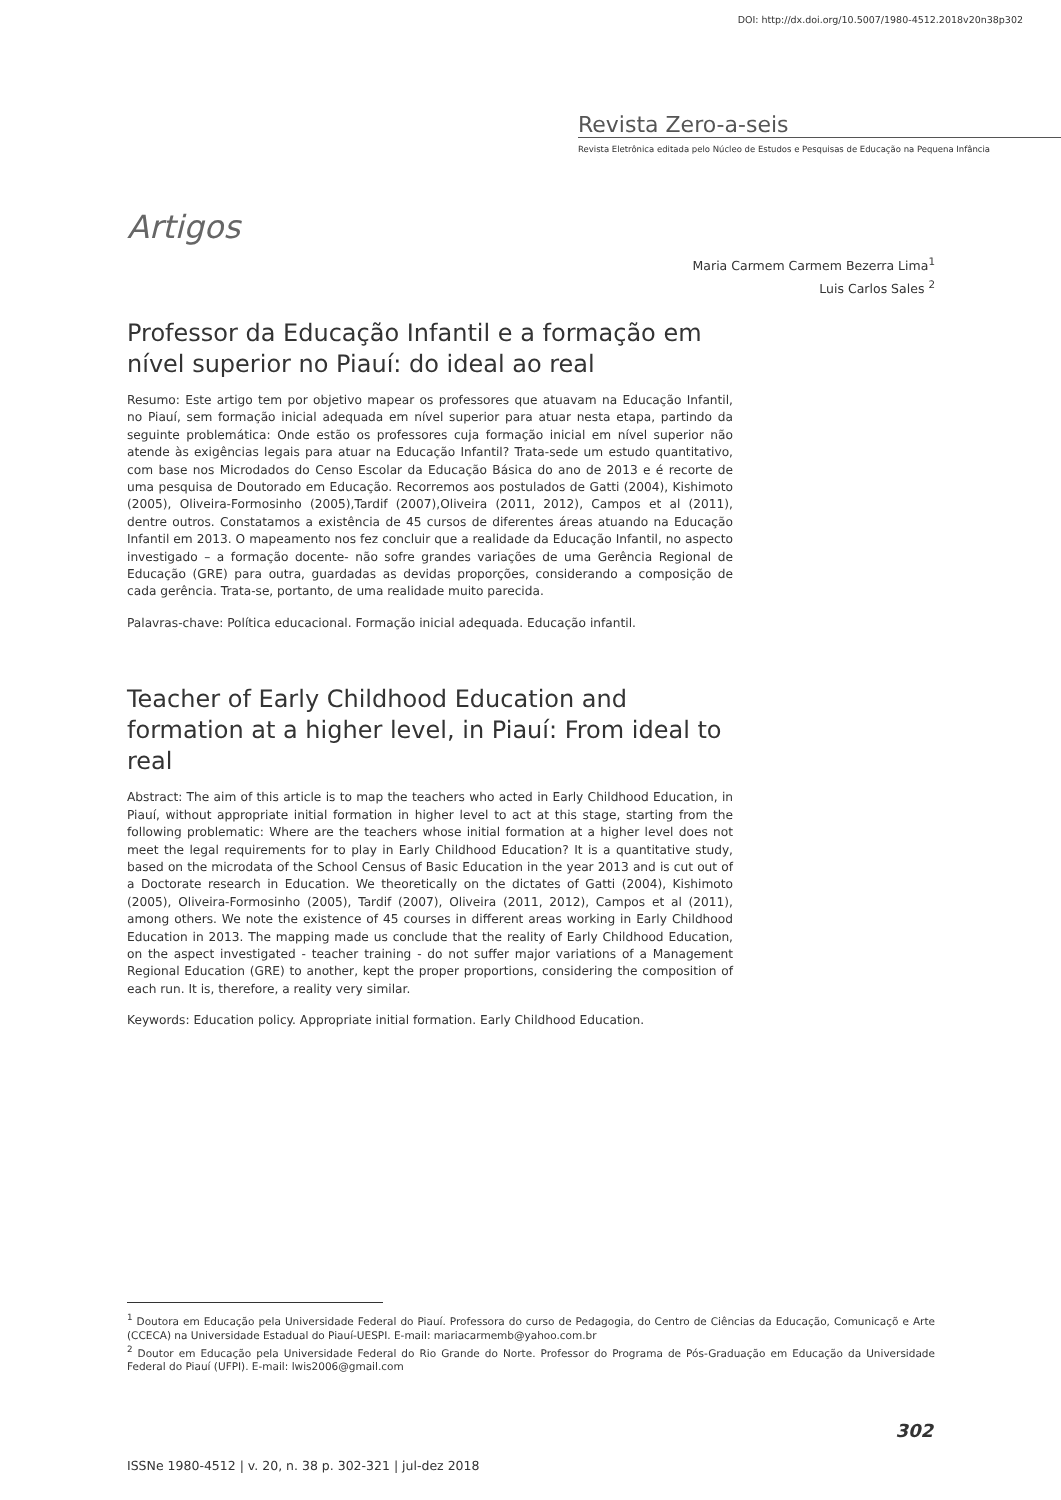DOI: http://dx.doi.org/10.5007/1980-4512.2018v20n38p302
Revista Zero-a-seis
Revista Eletrônica editada pelo Núcleo de Estudos e Pesquisas de Educação na Pequena Infância
Artigos
Maria Carmem Carmem Bezerra Lima<sup>1</sup>
Luis Carlos Sales <sup>2</sup>
Professor da Educação Infantil e a formação em nível superior no Piauí: do ideal ao real
Resumo: Este artigo tem por objetivo mapear os professores que atuavam na Educação Infantil, no Piauí, sem formação inicial adequada em nível superior para atuar nesta etapa, partindo da seguinte problemática: Onde estão os professores cuja formação inicial em nível superior não atende às exigências legais para atuar na Educação Infantil? Trata-sede um estudo quantitativo, com base nos Microdados do Censo Escolar da Educação Básica do ano de 2013 e é recorte de uma pesquisa de Doutorado em Educação. Recorremos aos postulados de Gatti (2004), Kishimoto (2005), Oliveira-Formosinho (2005),Tardif (2007),Oliveira (2011, 2012), Campos et al (2011), dentre outros. Constatamos a existência de 45 cursos de diferentes áreas atuando na Educação Infantil em 2013. O mapeamento nos fez concluir que a realidade da Educação Infantil, no aspecto investigado – a formação docente- não sofre grandes variações de uma Gerência Regional de Educação (GRE) para outra, guardadas as devidas proporções, considerando a composição de cada gerência. Trata-se, portanto, de uma realidade muito parecida.
Palavras-chave: Política educacional. Formação inicial adequada. Educação infantil.
Teacher of Early Childhood Education and formation at a higher level, in Piauí: From ideal to real
Abstract: The aim of this article is to map the teachers who acted in Early Childhood Education, in Piauí, without appropriate initial formation in higher level to act at this stage, starting from the following problematic: Where are the teachers whose initial formation at a higher level does not meet the legal requirements for to play in Early Childhood Education? It is a quantitative study, based on the microdata of the School Census of Basic Education in the year 2013 and is cut out of a Doctorate research in Education. We theoretically on the dictates of Gatti (2004), Kishimoto (2005), Oliveira-Formosinho (2005), Tardif (2007), Oliveira (2011, 2012), Campos et al (2011), among others. We note the existence of 45 courses in different areas working in Early Childhood Education in 2013. The mapping made us conclude that the reality of Early Childhood Education, on the aspect investigated - teacher training - do not suffer major variations of a Management Regional Education (GRE) to another, kept the proper proportions, considering the composition of each run. It is, therefore, a reality very similar.
Keywords: Education policy. Appropriate initial formation. Early Childhood Education.
<sup>1</sup> Doutora em Educação pela Universidade Federal do Piauí. Professora do curso de Pedagogia, do Centro de Ciências da Educação, Comunicaçõ e Arte (CCECA) na Universidade Estadual do Piauí-UESPI. E-mail: mariacarmemb@yahoo.com.br
<sup>2</sup> Doutor em Educação pela Universidade Federal do Rio Grande do Norte. Professor do Programa de Pós-Graduação em Educação da Universidade Federal do Piauí (UFPI). E-mail: lwis2006@gmail.com
302
ISSNe 1980-4512 | v. 20, n. 38 p. 302-321 | jul-dez 2018